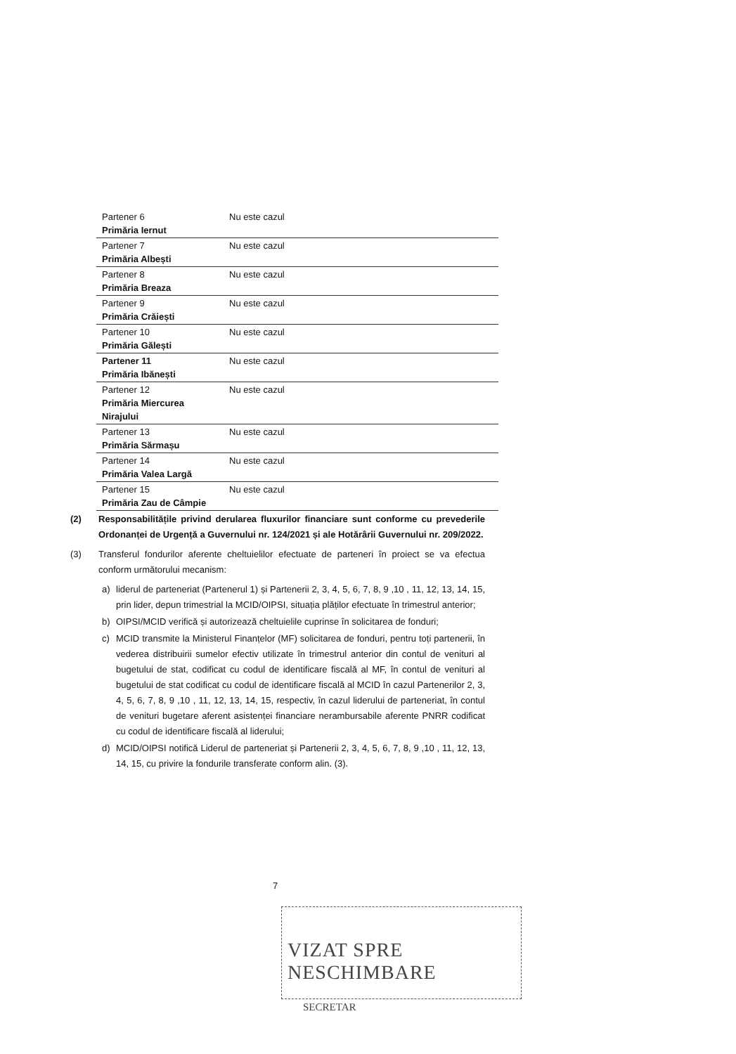| Partener 6 Primăria Iernut | Nu este cazul |
| Partener 7 Primăria Albești | Nu este cazul |
| Partener 8 Primăria Breaza | Nu este cazul |
| Partener 9 Primăria Crăiești | Nu este cazul |
| Partener 10 Primăria Gălești | Nu este cazul |
| Partener 11 Primăria Ibănești | Nu este cazul |
| Partener 12 Primăria Miercurea Nirajului | Nu este cazul |
| Partener 13 Primăria Sărmașu | Nu este cazul |
| Partener 14 Primăria Valea Largă | Nu este cazul |
| Partener 15 Primăria Zau de Câmpie | Nu este cazul |
(2) Responsabilitățile privind derularea fluxurilor financiare sunt conforme cu prevederile Ordonanței de Urgență a Guvernului nr. 124/2021 și ale Hotărârii Guvernului nr. 209/2022.
(3) Transferul fondurilor aferente cheltuielilor efectuate de parteneri în proiect se va efectua conform următorului mecanism:
a) liderul de parteneriat (Partenerul 1) și Partenerii 2, 3, 4, 5, 6, 7, 8, 9 ,10 , 11, 12, 13, 14, 15, prin lider, depun trimestrial la MCID/OIPSI, situația plăților efectuate în trimestrul anterior;
b) OIPSI/MCID verifică și autorizează cheltuielile cuprinse în solicitarea de fonduri;
c) MCID transmite la Ministerul Finanțelor (MF) solicitarea de fonduri, pentru toți partenerii, în vederea distribuirii sumelor efectiv utilizate în trimestrul anterior din contul de venituri al bugetului de stat, codificat cu codul de identificare fiscală al MF, în contul de venituri al bugetului de stat codificat cu codul de identificare fiscală al MCID în cazul Partenerilor 2, 3, 4, 5, 6, 7, 8, 9 ,10 , 11, 12, 13, 14, 15, respectiv, în cazul liderului de parteneriat, în contul de venituri bugetare aferent asistenței financiare nerambursabile aferente PNRR codificat cu codul de identificare fiscală al liderului;
d) MCID/OIPSI notifică Liderul de parteneriat și Partenerii 2, 3, 4, 5, 6, 7, 8, 9 ,10 , 11, 12, 13, 14, 15, cu privire la fondurile transferate conform alin. (3).
7
VIZAT SPRE NESCHIMBARE
SECRETAR